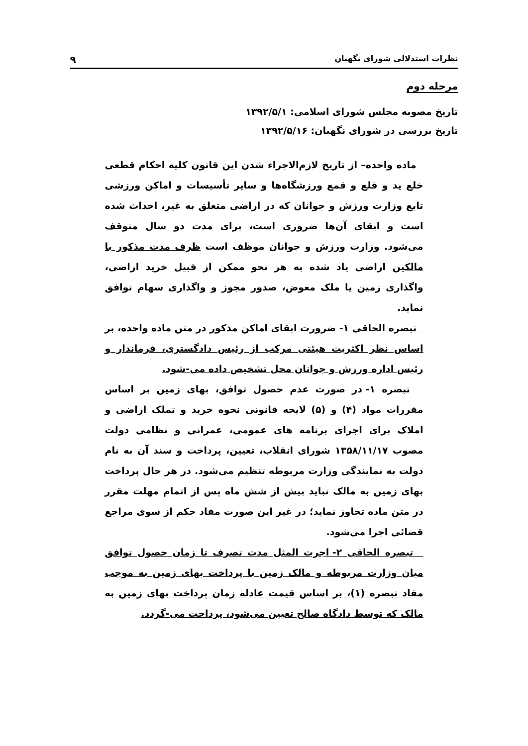نظرات استدلالی شورای نگهبان ۹
مرحله دوم
تاریخ مصوبه مجلس شورای اسلامی: ۱۳۹۲/۵/۱
تاریخ بررسی در شورای نگهبان: ۱۳۹۲/۵/۱۶
ماده واحده– از تاریخ لازم‌الاجراء شدن این قانون کلیه احکام قطعی خلع ید و قلع و قمع ورزشگاه‌ها و سایر تأسیسات و اماکن ورزشی تابع وزارت ورزش و جوانان که در اراضی متعلق به غیر، احداث شده است و ابقای آن‌ها ضروری است، برای مدت دو سال متوقف می‌شود. وزارت ورزش و جوانان موظف است ظرف مدت مذکور با مالکین اراضی یاد شده به هر نحو ممکن از قبیل خرید اراضی، واگذاری زمین یا ملک معوض، صدور مجوز و واگذاری سهام توافق نماید.
تبصره الحاقی ۱- ضرورت ابقای اماکن مذکور در متن ماده واحده، بر اساس نظر اکثریت هیئتی مرکب از رئیس دادگستری، فرماندار و رئیس اداره ورزش و جوانان محل تشخیص داده می-شود.
تبصره ۱- در صورت عدم حصول توافق، بهای زمین بر اساس مقررات مواد (۴) و (۵) لایحه قانونی نحوه خرید و تملک اراضی و املاک برای اجرای برنامه های عمومی، عمرانی و نظامی دولت مصوب ۱۳۵۸/۱۱/۱۷ شورای انقلاب، تعیین، پرداخت و سند آن به نام دولت به نمایندگی وزارت مربوطه تنظیم می‌شود. در هر حال پرداخت بهای زمین به مالک نباید بیش از شش ماه پس از اتمام مهلت مقرر در متن ماده تجاوز نماید؛ در غیر این صورت مفاد حکم از سوی مراجع قضائی اجرا می‌شود.
تبصره الحاقی ۲- اجرت المثل مدت تصرف تا زمان حصول توافق میان وزارت مربوطه و مالک زمین با پرداخت بهای زمین به موجب مفاد تبصره (۱)، بر اساس قیمت عادله زمان پرداخت بهای زمین به مالک که توسط دادگاه صالح تعیین می‌شود، پرداخت می-گردد.